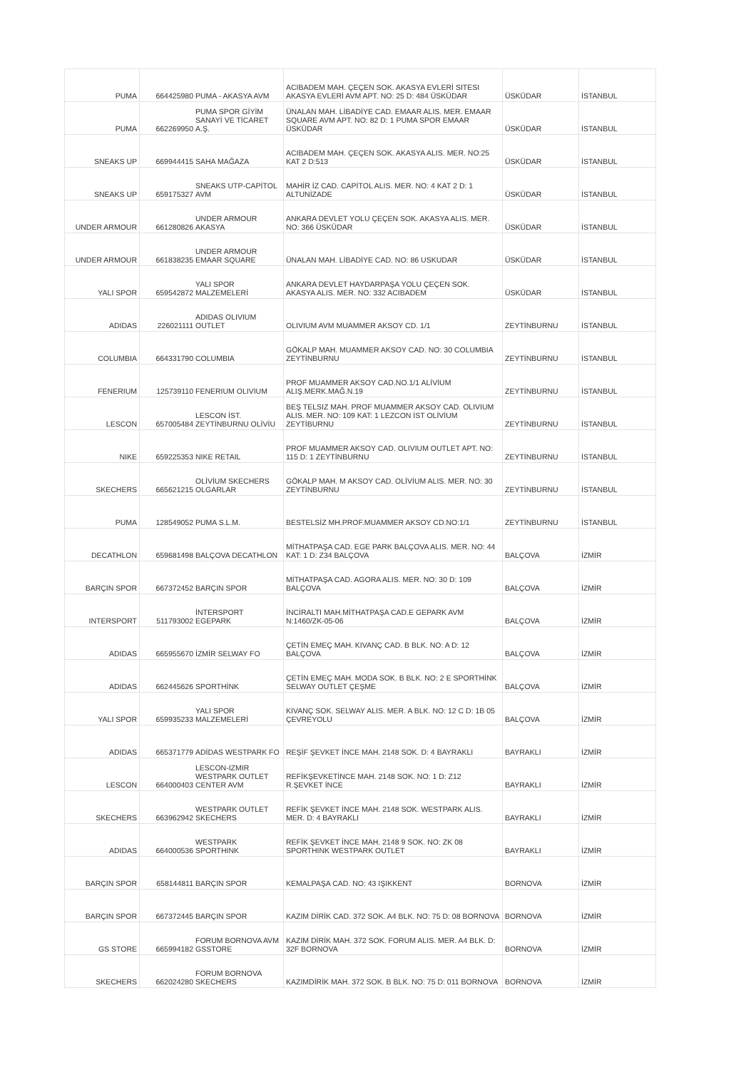| PUMA | 664425980 | PUMA - AKASYA AVM | ACIBADEM MAH. ÇEÇEN SOK. AKASYA EVLERİ SITESI AKASYA EVLERİ AVM APT. NO: 25 D: 484 ÜSKÜDAR | ÜSKÜDAR | İSTANBUL |
| PUMA | 662269950 | PUMA SPOR GİYİM SANAYİ VE TİCARET A.Ş. | ÜNALAN MAH. LİBADİYE CAD. EMAAR ALIS. MER. EMAAR SQUARE AVM APT. NO: 82 D: 1 PUMA SPOR EMAAR ÜSKÜDAR | ÜSKÜDAR | İSTANBUL |
| SNEAKS UP | 669944415 | SAHA MAĞAZA | ACIBADEM MAH. ÇEÇEN SOK. AKASYA ALIS. MER. NO:25 KAT 2 D:513 | ÜSKÜDAR | İSTANBUL |
| SNEAKS UP | 659175327 | SNEAKS UTP-CAPİTOL AVM | MAHİR İZ CAD. CAPİTOL ALIS. MER. NO: 4 KAT 2 D: 1 ALTUNİZADE | ÜSKÜDAR | İSTANBUL |
| UNDER ARMOUR | 661280826 | UNDER ARMOUR AKASYA | ANKARA DEVLET YOLU ÇEÇEN SOK. AKASYA ALIS. MER. NO: 366 ÜSKÜDAR | ÜSKÜDAR | İSTANBUL |
| UNDER ARMOUR | 661838235 | UNDER ARMOUR EMAAR SQUARE | ÜNALAN MAH. LİBADİYE CAD. NO: 86 USKUDAR | ÜSKÜDAR | İSTANBUL |
| YALI SPOR | 659542872 | YALI SPOR MALZEMELERİ | ANKARA DEVLET HAYDARPAŞA YOLU ÇEÇEN SOK. AKASYA ALIS. MER. NO: 332 ACIBADEM | ÜSKÜDAR | İSTANBUL |
| ADIDAS | 226021111 | ADIDAS OLIVIUM OUTLET | OLIVIUM AVM MUAMMER AKSOY CD. 1/1 | ZEYTİNBURNU | İSTANBUL |
| COLUMBIA | 664331790 | COLUMBIA | GÖKALP MAH. MUAMMER AKSOY CAD. NO: 30 COLUMBIA ZEYTİNBURNU | ZEYTİNBURNU | İSTANBUL |
| FENERIUM | 125739110 | FENERIUM OLIVIUM | PROF MUAMMER AKSOY CAD.NO.1/1 ALİVİUM ALIŞ.MERK.MAĞ.N.19 | ZEYTİNBURNU | İSTANBUL |
| LESCON | 657005484 | LESCON İST. ZEYTİNBURNU OLİVİU | BEŞ TELSIZ MAH. PROF MUAMMER AKSOY CAD. OLIVIUM ALIS. MER. NO: 109 KAT: 1 LEZCON İST OLİVİUM ZEYTİBURNU | ZEYTİNBURNU | İSTANBUL |
| NIKE | 659225353 | NIKE RETAIL | PROF MUAMMER AKSOY CAD. OLIVIUM OUTLET APT. NO: 115 D: 1 ZEYTİNBURNU | ZEYTİNBURNU | İSTANBUL |
| SKECHERS | 665621215 | OLİVİUM SKECHERS OLGARLAR | GÖKALP MAH. M AKSOY CAD. OLİVİUM ALIS. MER. NO: 30 ZEYTİNBURNU | ZEYTİNBURNU | İSTANBUL |
| PUMA | 128549052 | PUMA S.L.M. | BESTELSİZ MH.PROF.MUAMMER AKSOY CD.NO:1/1 | ZEYTİNBURNU | İSTANBUL |
| DECATHLON | 659681498 | BALÇOVA DECATHLON | MİTHATPAŞA CAD. EGE PARK BALÇOVA ALIS. MER. NO: 44 KAT: 1 D: Z34 BALÇOVA | BALÇOVA | İZMİR |
| BARÇIN SPOR | 667372452 | BARÇIN SPOR | MİTHATPAŞA CAD. AGORA ALIS. MER. NO: 30 D: 109 BALÇOVA | BALÇOVA | İZMİR |
| INTERSPORT | 511793002 | İNTERSPORT EGEPARK | İNCİRALTI MAH.MİTHATPAŞA CAD.E GEPARK AVM N:1460/ZK-05-06 | BALÇOVA | İZMİR |
| ADIDAS | 665955670 | İZMİR SELWAY FO | ÇETİN EMEÇ MAH. KIVANÇ CAD. B BLK. NO: A D: 12 BALÇOVA | BALÇOVA | İZMİR |
| ADIDAS | 662445626 | SPORTHİNK | ÇETİN EMEÇ MAH. MODA SOK. B BLK. NO: 2 E SPORTHİNK SELWAY OUTLET ÇEŞME | BALÇOVA | İZMİR |
| YALI SPOR | 659935233 | YALI SPOR MALZEMELERİ | KIVANÇ SOK. SELWAY ALIS. MER. A BLK. NO: 12 C D: 1B 05 ÇEVREYOLU | BALÇOVA | İZMİR |
| ADIDAS | 665371779 | ADİDAS WESTPARK FO | REŞİF ŞEVKET İNCE MAH. 2148 SOK. D: 4 BAYRAKLI | BAYRAKLI | İZMİR |
| LESCON | 664000403 | LESCON-IZMIR WESTPARK OUTLET CENTER AVM | REFİKŞEVKETİNCE MAH. 2148 SOK. NO: 1 D: Z12 R.ŞEVKET İNCE | BAYRAKLI | İZMİR |
| SKECHERS | 663962942 | WESTPARK OUTLET SKECHERS | REFİK ŞEVKET İNCE MAH. 2148 SOK. WESTPARK ALIS. MER. D: 4 BAYRAKLI | BAYRAKLI | İZMİR |
| ADIDAS | 664000536 | WESTPARK SPORTHINK | REFİK ŞEVKET İNCE MAH. 2148 9 SOK. NO: ZK 08 SPORTHINK WESTPARK OUTLET | BAYRAKLI | İZMİR |
| BARÇIN SPOR | 658144811 | BARÇIN SPOR | KEMALPAŞA CAD. NO: 43 IŞIKKENT | BORNOVA | İZMİR |
| BARÇIN SPOR | 667372445 | BARÇIN SPOR | KAZIM DİRİK CAD. 372 SOK. A4 BLK. NO: 75 D: 08 BORNOVA | BORNOVA | İZMİR |
| GS STORE | 665994182 | FORUM BORNOVA AVM GSSTORE | KAZIM DİRİK MAH. 372 SOK. FORUM ALIS. MER. A4 BLK. D: 32F BORNOVA | BORNOVA | İZMİR |
| SKECHERS | 662024280 | FORUM BORNOVA SKECHERS | KAZIMDİRİK MAH. 372 SOK. B BLK. NO: 75 D: 011 BORNOVA | BORNOVA | İZMİR |